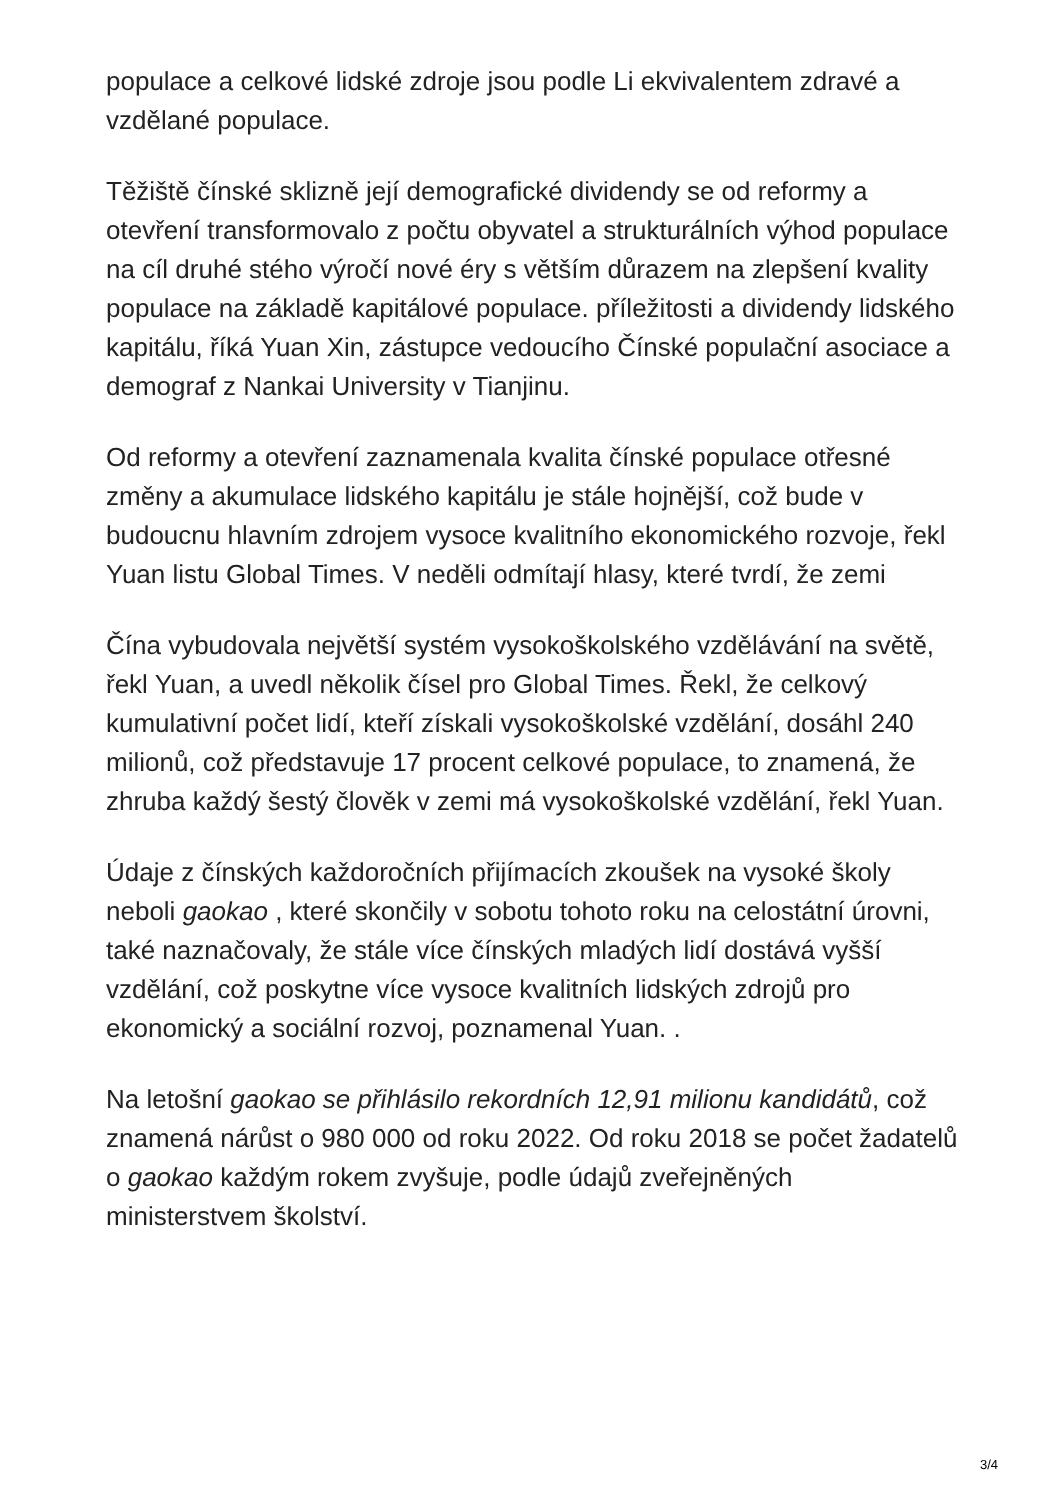populace a celkové lidské zdroje jsou podle Li ekvivalentem zdravé a vzdělané populace.
Těžiště čínské sklizně její demografické dividendy se od reformy a otevření transformovalo z počtu obyvatel a strukturálních výhod populace na cíl druhé stého výročí nové éry s větším důrazem na zlepšení kvality populace na základě kapitálové populace. příležitosti a dividendy lidského kapitálu, říká Yuan Xin, zástupce vedoucího Čínské populační asociace a demograf z Nankai University v Tianjinu.
Od reformy a otevření zaznamenala kvalita čínské populace otřesné změny a akumulace lidského kapitálu je stále hojnější, což bude v budoucnu hlavním zdrojem vysoce kvalitního ekonomického rozvoje, řekl Yuan listu Global Times. V neděli odmítají hlasy, které tvrdí, že zemi
Čína vybudovala největší systém vysokoškolského vzdělávání na světě, řekl Yuan, a uvedl několik čísel pro Global Times. Řekl, že celkový kumulativní počet lidí, kteří získali vysokoškolské vzdělání, dosáhl 240 milionů, což představuje 17 procent celkové populace, to znamená, že zhruba každý šestý člověk v zemi má vysokoškolské vzdělání, řekl Yuan.
Údaje z čínských každoročních přijímacích zkoušek na vysoké školy neboli gaokao , které skončily v sobotu tohoto roku na celostátní úrovni, také naznačovaly, že stále více čínských mladých lidí dostává vyšší vzdělání, což poskytne více vysoce kvalitních lidských zdrojů pro ekonomický a sociální rozvoj, poznamenal Yuan. .
Na letošní gaokao se přihlásilo rekordních 12,91 milionu kandidátů, což znamená nárůst o 980 000 od roku 2022. Od roku 2018 se počet žadatelů o gaokao každým rokem zvyšuje, podle údajů zveřejněných ministerstvem školství.
3/4